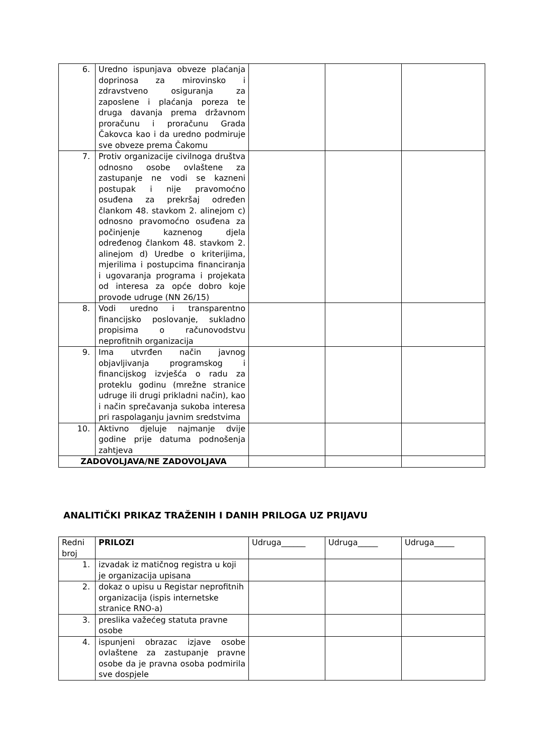| 6. | Uredno ispunjava obveze plaćanja doprinosa za mirovinsko i zdravstveno osiguranja za zaposlene i plaćanja poreza te druga davanja prema državnom proračunu i proračunu Grada Čakovca kao i da uredno podmiruje sve obveze prema Čakomu | | | |
| 7. | Protiv organizacije civilnoga društva odnosno osobe ovlaštene za zastupanje ne vodi se kazneni postupak i nije pravomoćno osuđena za prekršaj određen člankom 48. stavkom 2. alinejom c) odnosno pravomoćno osuđena za počinjenje kaznenog djela određenog člankom 48. stavkom 2. alinejom d) Uredbe o kriterijima, mjerilima i postupcima financiranja i ugovaranja programa i projekata od interesa za opće dobro koje provode udruge (NN 26/15) | | | |
| 8. | Vodi uredno i transparentno financijsko poslovanje, sukladno propisima o računovodstvu neprofitnih organizacija | | | |
| 9. | Ima utvrđen način javnog objavljivanja programskog i financijskog izvješća o radu za proteklu godinu (mrežne stranice udruge ili drugi prikladni način), kao i način sprečavanja sukoba interesa pri raspolaganju javnim sredstvima | | | |
| 10. | Aktivno djeluje najmanje dvije godine prije datuma podnošenja zahtjeva | | | |
| ZADOVOLJAVA/NE ZADOVOLJAVA | | | | |
ANALITIČKI PRIKAZ TRAŽENIH I DANIH PRILOGA UZ PRIJAVU
| Redni broj | PRILOZI | Udruga______ | Udruga_____ | Udruga_____ |
| --- | --- | --- | --- | --- |
| 1. | izvadak iz matičnog registra u koji je organizacija upisana | | | |
| 2. | dokaz o upisu u Registar neprofitnih organizacija (ispis internetske stranice RNO-a) | | | |
| 3. | preslika važećeg statuta pravne osobe | | | |
| 4. | ispunjeni obrazac izjave osobe ovlaštene za zastupanje pravne osobe da je pravna osoba podmirila sve dospjele | | | |